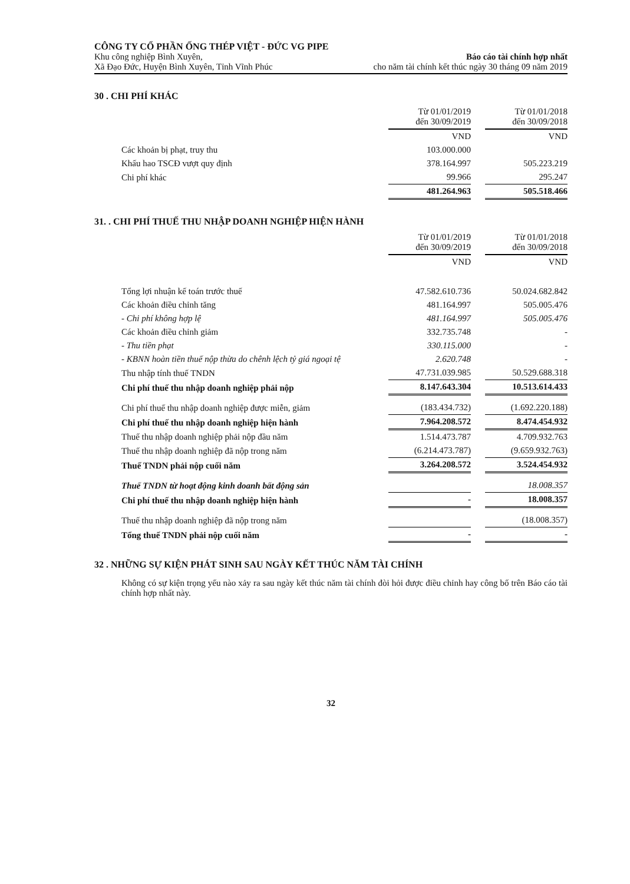CÔNG TY CỔ PHẦN ỐNG THÉP VIỆT - ĐỨC VG PIPE
Khu công nghiệp Bình Xuyên,
Xã Đạo Đức, Huyện Bình Xuyên, Tỉnh Vĩnh Phúc
Báo cáo tài chính hợp nhất
cho năm tài chính kết thúc ngày 30 tháng 09 năm 2019
30 . CHI PHÍ KHÁC
| | Từ 01/01/2019 đến 30/09/2019 | | Từ 01/01/2018 đến 30/09/2018 |
| | VND | | VND |
| Các khoản bị phạt, truy thu | 103.000.000 | | |
| Khấu hao TSCĐ vượt quy định | 378.164.997 | | 505.223.219 |
| Chi phí khác | 99.966 | | 295.247 |
| | 481.264.963 | | 505.518.466 |
31. . CHI PHÍ THUẾ THU NHẬP DOANH NGHIỆP HIỆN HÀNH
| | Từ 01/01/2019 đến 30/09/2019 | | Từ 01/01/2018 đến 30/09/2018 |
| | VND | | VND |
| Tổng lợi nhuận kế toán trước thuế | 47.582.610.736 | | 50.024.682.842 |
| Các khoản điều chỉnh tăng | 481.164.997 | | 505.005.476 |
| - Chi phí không hợp lệ | 481.164.997 | | 505.005.476 |
| Các khoản điều chỉnh giảm | 332.735.748 | | - |
| - Thu tiền phạt | 330.115.000 | | - |
| - KBNN hoàn tiền thuế nộp thừa do chênh lệch tỷ giá ngoại tệ | 2.620.748 | | - |
| Thu nhập tính thuế TNDN | 47.731.039.985 | | 50.529.688.318 |
| Chi phí thuế thu nhập doanh nghiệp phải nộp | 8.147.643.304 | | 10.513.614.433 |
| Chi phí thuế thu nhập doanh nghiệp được miễn, giảm | (183.434.732) | | (1.692.220.188) |
| Chi phí thuế thu nhập doanh nghiệp hiện hành | 7.964.208.572 | | 8.474.454.932 |
| Thuế thu nhập doanh nghiệp phải nộp đầu năm | 1.514.473.787 | | 4.709.932.763 |
| Thuế thu nhập doanh nghiệp đã nộp trong năm | (6.214.473.787) | | (9.659.932.763) |
| Thuế TNDN phải nộp cuối năm | 3.264.208.572 | | 3.524.454.932 |
| Thuế TNDN từ hoạt động kinh doanh bất động sản | | | 18.008.357 |
| Chi phí thuế thu nhập doanh nghiệp hiện hành | - | | 18.008.357 |
| Thuế thu nhập doanh nghiệp đã nộp trong năm | | | (18.008.357) |
| Tổng thuế TNDN phải nộp cuối năm | - | | - |
32 . NHỮNG SỰ KIỆN PHÁT SINH SAU NGÀY KẾT THÚC NĂM TÀI CHÍNH
Không có sự kiện trọng yếu nào xảy ra sau ngày kết thúc năm tài chính đòi hỏi được điều chỉnh hay công bố trên Báo cáo tài chính hợp nhất này.
32